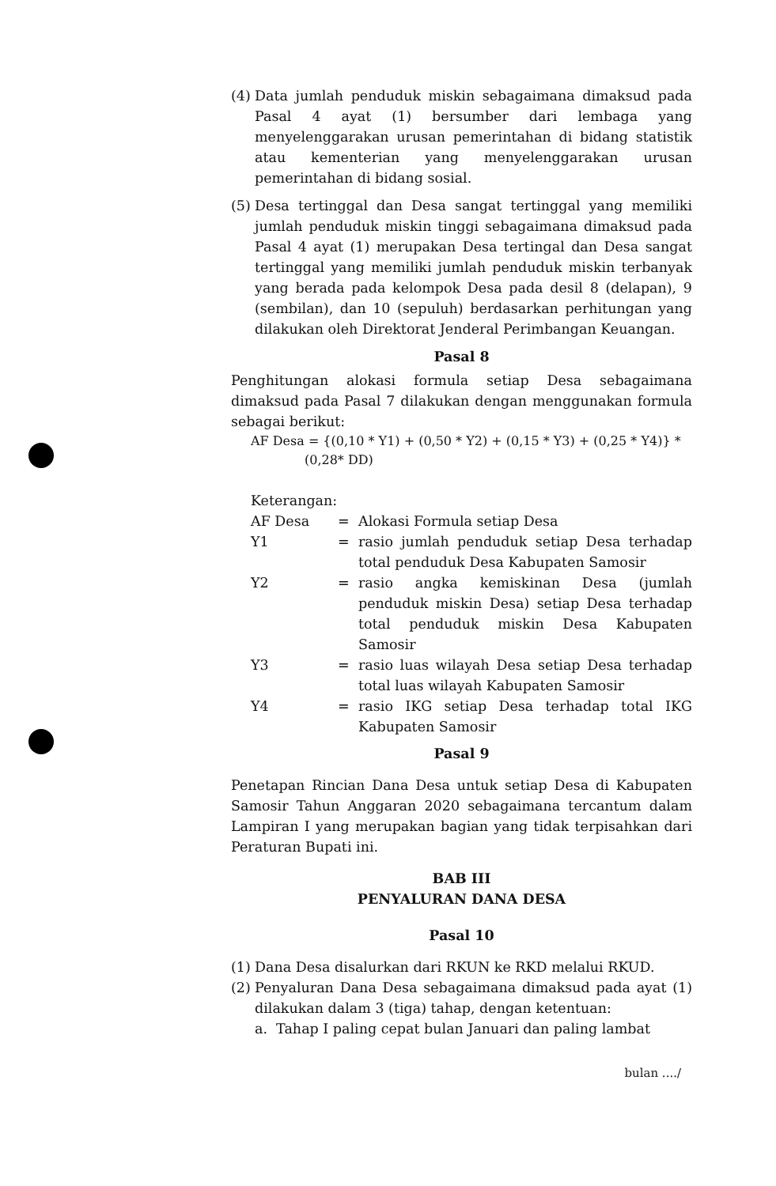(4) Data jumlah penduduk miskin sebagaimana dimaksud pada Pasal 4 ayat (1) bersumber dari lembaga yang menyelenggarakan urusan pemerintahan di bidang statistik atau kementerian yang menyelenggarakan urusan pemerintahan di bidang sosial.
(5) Desa tertinggal dan Desa sangat tertinggal yang memiliki jumlah penduduk miskin tinggi sebagaimana dimaksud pada Pasal 4 ayat (1) merupakan Desa tertingal dan Desa sangat tertinggal yang memiliki jumlah penduduk miskin terbanyak yang berada pada kelompok Desa pada desil 8 (delapan), 9 (sembilan), dan 10 (sepuluh) berdasarkan perhitungan yang dilakukan oleh Direktorat Jenderal Perimbangan Keuangan.
Pasal 8
Penghitungan alokasi formula setiap Desa sebagaimana dimaksud pada Pasal 7 dilakukan dengan menggunakan formula sebagai berikut:
AF Desa = {(0,10 * Y1) + (0,50 * Y2) + (0,15 * Y3) + (0,25 * Y4)} *
(0,28* DD)
Keterangan:
AF Desa = Alokasi Formula setiap Desa
Y1 = rasio jumlah penduduk setiap Desa terhadap total penduduk Desa Kabupaten Samosir
Y2 = rasio angka kemiskinan Desa (jumlah penduduk miskin Desa) setiap Desa terhadap total penduduk miskin Desa Kabupaten Samosir
Y3 = rasio luas wilayah Desa setiap Desa terhadap total luas wilayah Kabupaten Samosir
Y4 = rasio IKG setiap Desa terhadap total IKG Kabupaten Samosir
Pasal 9
Penetapan Rincian Dana Desa untuk setiap Desa di Kabupaten Samosir Tahun Anggaran 2020 sebagaimana tercantum dalam Lampiran I yang merupakan bagian yang tidak terpisahkan dari Peraturan Bupati ini.
BAB III
PENYALURAN DANA DESA
Pasal 10
(1) Dana Desa disalurkan dari RKUN ke RKD melalui RKUD.
(2) Penyaluran Dana Desa sebagaimana dimaksud pada ayat (1) dilakukan dalam 3 (tiga) tahap, dengan ketentuan:
a. Tahap I paling cepat bulan Januari dan paling lambat
bulan ..../